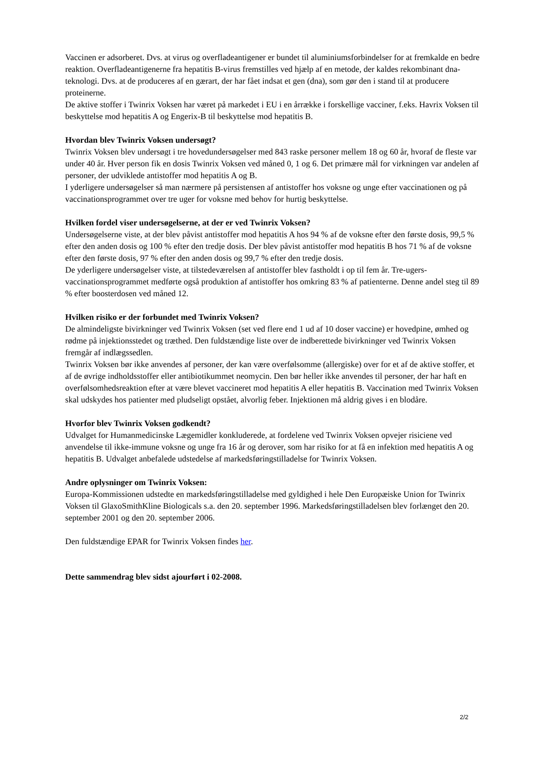Vaccinen er adsorberet. Dvs. at virus og overfladeantigener er bundet til aluminiumsforbindelser for at fremkalde en bedre reaktion. Overfladeantigenerne fra hepatitis B-virus fremstilles ved hjælp af en metode, der kaldes rekombinant dna-teknologi. Dvs. at de produceres af en gærart, der har fået indsat et gen (dna), som gør den i stand til at producere proteinerne.
De aktive stoffer i Twinrix Voksen har været på markedet i EU i en årrække i forskellige vacciner, f.eks. Havrix Voksen til beskyttelse mod hepatitis A og Engerix-B til beskyttelse mod hepatitis B.
Hvordan blev Twinrix Voksen undersøgt?
Twinrix Voksen blev undersøgt i tre hovedundersøgelser med 843 raske personer mellem 18 og 60 år, hvoraf de fleste var under 40 år. Hver person fik en dosis Twinrix Voksen ved måned 0, 1 og 6. Det primære mål for virkningen var andelen af personer, der udviklede antistoffer mod hepatitis A og B.
I yderligere undersøgelser så man nærmere på persistensen af antistoffer hos voksne og unge efter vaccinationen og på vaccinationsprogrammet over tre uger for voksne med behov for hurtig beskyttelse.
Hvilken fordel viser undersøgelserne, at der er ved Twinrix Voksen?
Undersøgelserne viste, at der blev påvist antistoffer mod hepatitis A hos 94 % af de voksne efter den første dosis, 99,5 % efter den anden dosis og 100 % efter den tredje dosis. Der blev påvist antistoffer mod hepatitis B hos 71 % af de voksne efter den første dosis, 97 % efter den anden dosis og 99,7 % efter den tredje dosis.
De yderligere undersøgelser viste, at tilstedeværelsen af antistoffer blev fastholdt i op til fem år. Tre-ugers-vaccinationsprogrammet medførte også produktion af antistoffer hos omkring 83 % af patienterne. Denne andel steg til 89 % efter boosterdosen ved måned 12.
Hvilken risiko er der forbundet med Twinrix Voksen?
De almindeligste bivirkninger ved Twinrix Voksen (set ved flere end 1 ud af 10 doser vaccine) er hovedpine, ømhed og rødme på injektionsstedet og træthed. Den fuldstændige liste over de indberettede bivirkninger ved Twinrix Voksen fremgår af indlægssedlen.
Twinrix Voksen bør ikke anvendes af personer, der kan være overfølsomme (allergiske) over for et af de aktive stoffer, et af de øvrige indholdsstoffer eller antibiotikummet neomycin. Den bør heller ikke anvendes til personer, der har haft en overfølsomhedsreaktion efter at være blevet vaccineret mod hepatitis A eller hepatitis B. Vaccination med Twinrix Voksen skal udskydes hos patienter med pludseligt opstået, alvorlig feber. Injektionen må aldrig gives i en blodåre.
Hvorfor blev Twinrix Voksen godkendt?
Udvalget for Humanmedicinske Lægemidler konkluderede, at fordelene ved Twinrix Voksen opvejer risiciene ved anvendelse til ikke-immune voksne og unge fra 16 år og derover, som har risiko for at få en infektion med hepatitis A og hepatitis B. Udvalget anbefalede udstedelse af markedsføringstilladelse for Twinrix Voksen.
Andre oplysninger om Twinrix Voksen:
Europa-Kommissionen udstedte en markedsføringstilladelse med gyldighed i hele Den Europæiske Union for Twinrix Voksen til GlaxoSmithKline Biologicals s.a. den 20. september 1996. Markedsføringstilladelsen blev forlænget den 20. september 2001 og den 20. september 2006.
Den fuldstændige EPAR for Twinrix Voksen findes her.
Dette sammendrag blev sidst ajourført i 02-2008.
2/2